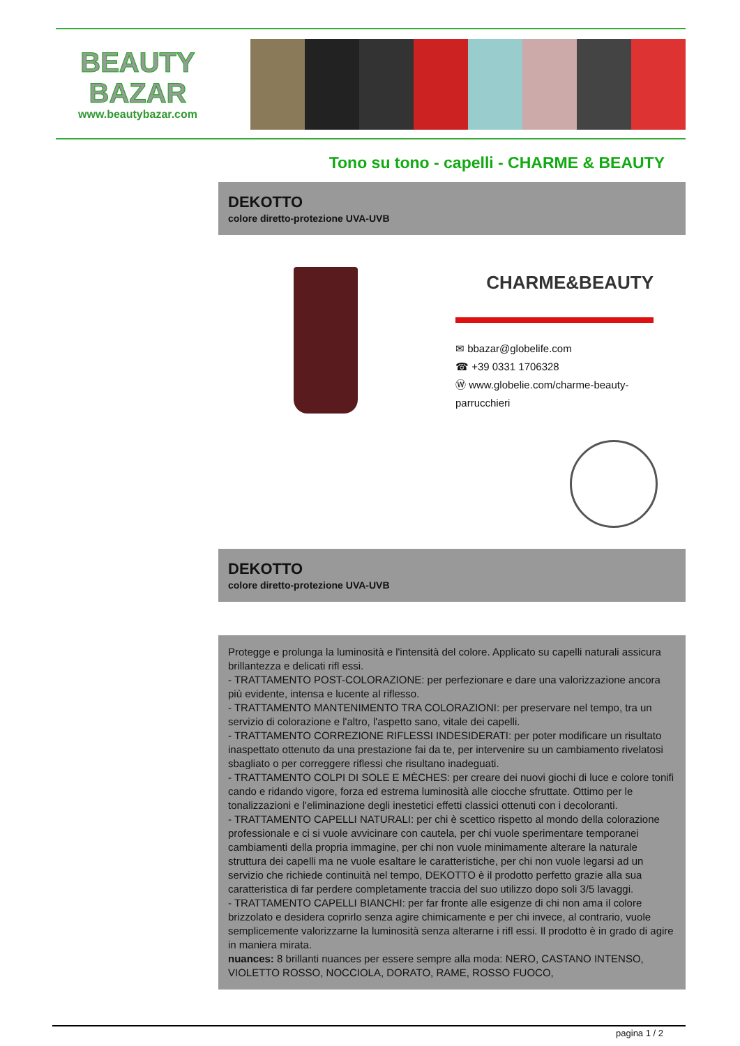BEAUTY
BAZAR
www.beautybazar.com
Tono su tono - capelli - CHARME & BEAUTY
DEKOTTO
colore diretto-protezione UVA-UVB
CHARME&BEAUTY
✉ bbazar@globelife.com
☎ +39 0331 1706328
Ⓦ www.globelie.com/charme-beauty-
parrucchieri
DEKOTTO
colore diretto-protezione UVA-UVB
Protegge e prolunga la luminosità e l'intensità del colore. Applicato su capelli naturali assicura brillantezza e delicati rifl essi.
- TRATTAMENTO POST-COLORAZIONE: per perfezionare e dare una valorizzazione ancora più evidente, intensa e lucente al riflesso.
- TRATTAMENTO MANTENIMENTO TRA COLORAZIONI: per preservare nel tempo, tra un servizio di colorazione e l'altro, l'aspetto sano, vitale dei capelli.
- TRATTAMENTO CORREZIONE RIFLESSI INDESIDERATI: per poter modificare un risultato inaspettato ottenuto da una prestazione fai da te, per intervenire su un cambiamento rivelatosi sbagliato o per correggere riflessi che risultano inadeguati.
- TRATTAMENTO COLPI DI SOLE E MÈCHES: per creare dei nuovi giochi di luce e colore tonifi cando e ridando vigore, forza ed estrema luminosità alle ciocche sfruttate. Ottimo per le tonalizzazioni e l'eliminazione degli inestetici effetti classici ottenuti con i decoloranti.
- TRATTAMENTO CAPELLI NATURALI: per chi è scettico rispetto al mondo della colorazione professionale e ci si vuole avvicinare con cautela, per chi vuole sperimentare temporanei cambiamenti della propria immagine, per chi non vuole minimamente alterare la naturale struttura dei capelli ma ne vuole esaltare le caratteristiche, per chi non vuole legarsi ad un servizio che richiede continuità nel tempo, DEKOTTO è il prodotto perfetto grazie alla sua caratteristica di far perdere completamente traccia del suo utilizzo dopo soli 3/5 lavaggi.
- TRATTAMENTO CAPELLI BIANCHI: per far fronte alle esigenze di chi non ama il colore brizzolato e desidera coprirlo senza agire chimicamente e per chi invece, al contrario, vuole semplicemente valorizzarne la luminosità senza alterarne i rifl essi. Il prodotto è in grado di agire in maniera mirata.
nuances: 8 brillanti nuances per essere sempre alla moda: NERO, CASTANO INTENSO, VIOLETTO ROSSO, NOCCIOLA, DORATO, RAME, ROSSO FUOCO,
pagina 1 / 2